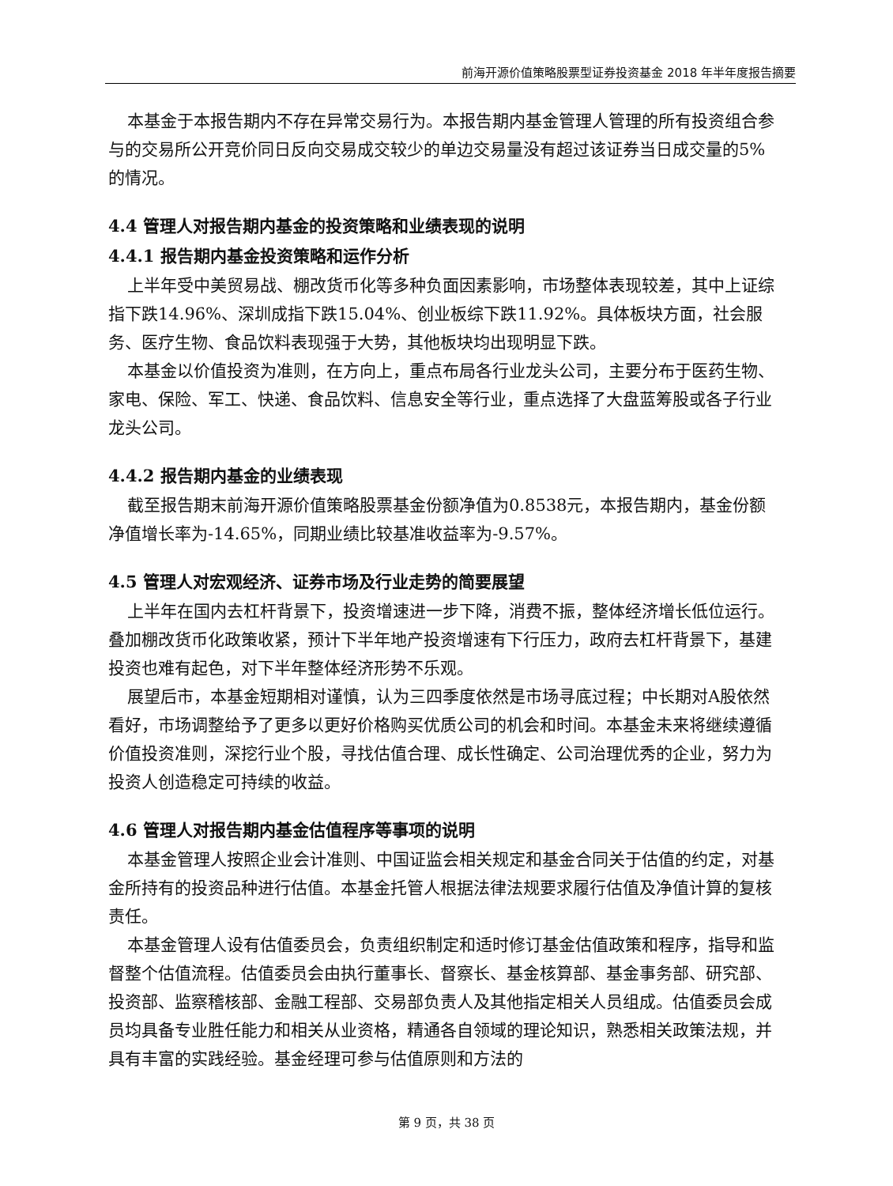前海开源价值策略股票型证券投资基金 2018 年半年度报告摘要
本基金于本报告期内不存在异常交易行为。本报告期内基金管理人管理的所有投资组合参与的交易所公开竞价同日反向交易成交较少的单边交易量没有超过该证券当日成交量的5%的情况。
4.4 管理人对报告期内基金的投资策略和业绩表现的说明
4.4.1 报告期内基金投资策略和运作分析
上半年受中美贸易战、棚改货币化等多种负面因素影响，市场整体表现较差，其中上证综指下跌14.96%、深圳成指下跌15.04%、创业板综下跌11.92%。具体板块方面，社会服务、医疗生物、食品饮料表现强于大势，其他板块均出现明显下跌。
本基金以价值投资为准则，在方向上，重点布局各行业龙头公司，主要分布于医药生物、家电、保险、军工、快递、食品饮料、信息安全等行业，重点选择了大盘蓝筹股或各子行业龙头公司。
4.4.2 报告期内基金的业绩表现
截至报告期末前海开源价值策略股票基金份额净值为0.8538元，本报告期内，基金份额净值增长率为-14.65%，同期业绩比较基准收益率为-9.57%。
4.5 管理人对宏观经济、证券市场及行业走势的简要展望
上半年在国内去杠杆背景下，投资增速进一步下降，消费不振，整体经济增长低位运行。叠加棚改货币化政策收紧，预计下半年地产投资增速有下行压力，政府去杠杆背景下，基建投资也难有起色，对下半年整体经济形势不乐观。
展望后市，本基金短期相对谨慎，认为三四季度依然是市场寻底过程；中长期对A股依然看好，市场调整给予了更多以更好价格购买优质公司的机会和时间。本基金未来将继续遵循价值投资准则，深挖行业个股，寻找估值合理、成长性确定、公司治理优秀的企业，努力为投资人创造稳定可持续的收益。
4.6 管理人对报告期内基金估值程序等事项的说明
本基金管理人按照企业会计准则、中国证监会相关规定和基金合同关于估值的约定，对基金所持有的投资品种进行估值。本基金托管人根据法律法规要求履行估值及净值计算的复核责任。
本基金管理人设有估值委员会，负责组织制定和适时修订基金估值政策和程序，指导和监督整个估值流程。估值委员会由执行董事长、督察长、基金核算部、基金事务部、研究部、投资部、监察稽核部、金融工程部、交易部负责人及其他指定相关人员组成。估值委员会成员均具备专业胜任能力和相关从业资格，精通各自领域的理论知识，熟悉相关政策法规，并具有丰富的实践经验。基金经理可参与估值原则和方法的
第 9 页，共 38 页